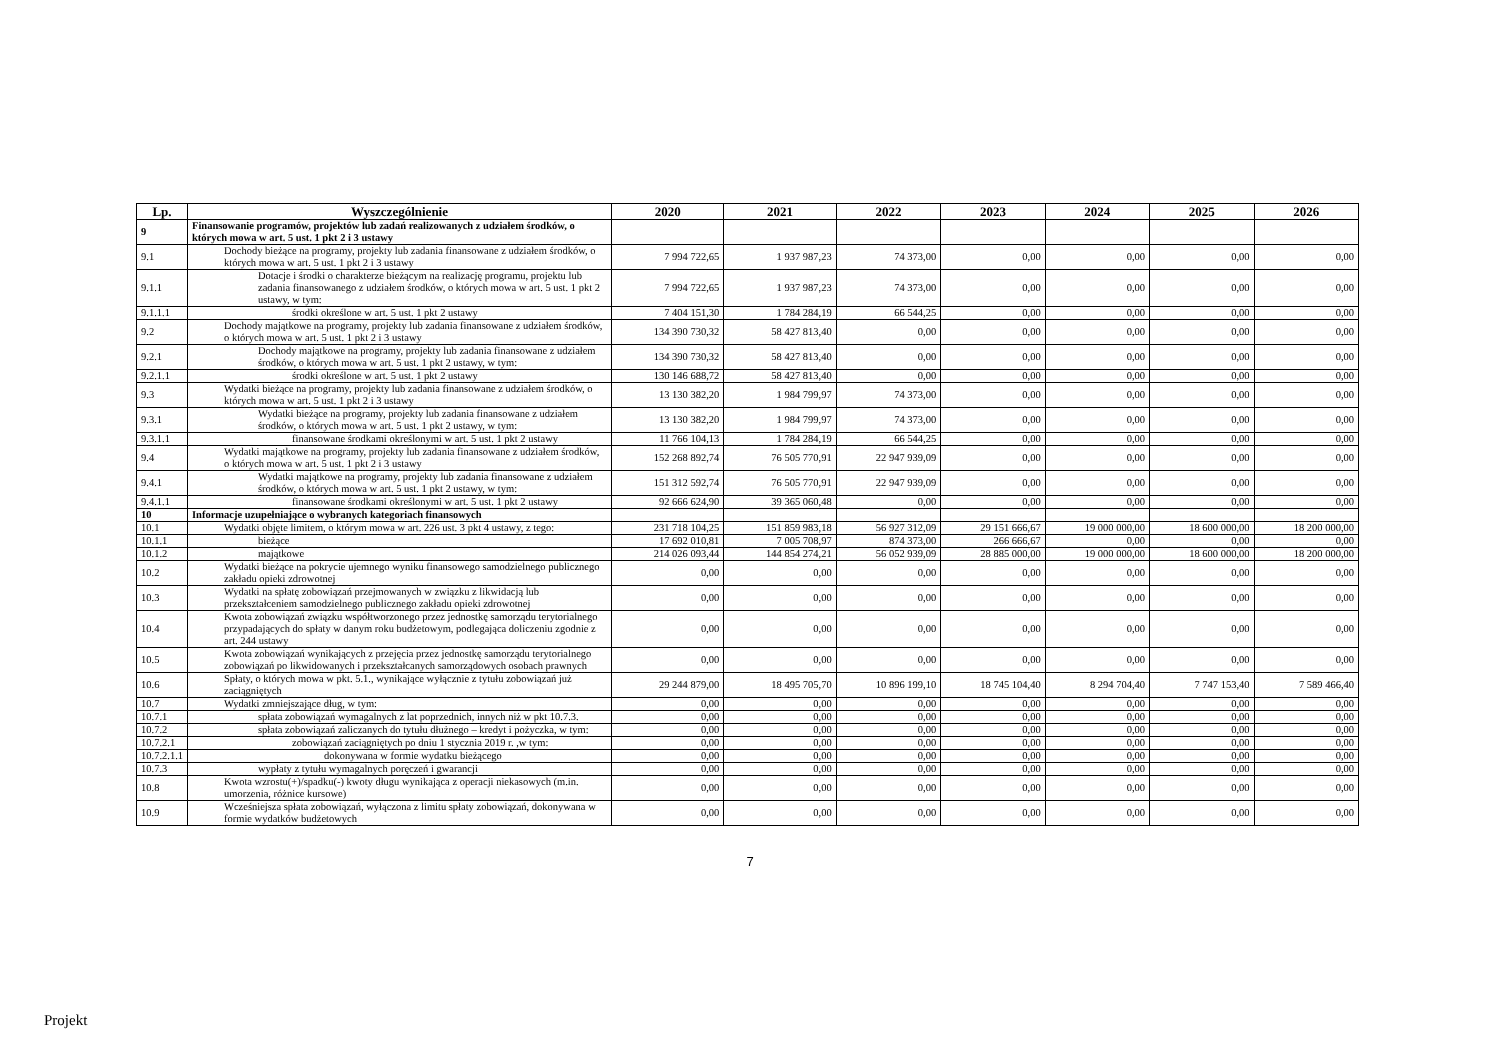| Lp. | Wyszczególnienie | 2020 | 2021 | 2022 | 2023 | 2024 | 2025 | 2026 |
| --- | --- | --- | --- | --- | --- | --- | --- | --- |
| 9 | Finansowanie programów, projektów lub zadań realizowanych z udziałem środków, o których mowa w art. 5 ust. 1 pkt 2 i 3 ustawy | | | | | | | |
| 9.1 | Dochody bieżące na programy, projekty lub zadania finansowane z udziałem środków, o których mowa w art. 5 ust. 1 pkt 2 i 3 ustawy | 7 994 722,65 | 1 937 987,23 | 74 373,00 | 0,00 | 0,00 | 0,00 | 0,00 |
| 9.1.1 | Dotacje i środki o charakterze bieżącym na realizację programu, projektu lub zadania finansowanego z udziałem środków, o których mowa w art. 5 ust. 1 pkt 2 ustawy, w tym: | 7 994 722,65 | 1 937 987,23 | 74 373,00 | 0,00 | 0,00 | 0,00 | 0,00 |
| 9.1.1.1 | środki określone w art. 5 ust. 1 pkt 2 ustawy | 7 404 151,30 | 1 784 284,19 | 66 544,25 | 0,00 | 0,00 | 0,00 | 0,00 |
| 9.2 | Dochody majątkowe na programy, projekty lub zadania finansowane z udziałem środków, o których mowa w art. 5 ust. 1 pkt 2 i 3 ustawy | 134 390 730,32 | 58 427 813,40 | 0,00 | 0,00 | 0,00 | 0,00 | 0,00 |
| 9.2.1 | Dochody majątkowe na programy, projekty lub zadania finansowane z udziałem środków, o których mowa w art. 5 ust. 1 pkt 2 ustawy, w tym: | 134 390 730,32 | 58 427 813,40 | 0,00 | 0,00 | 0,00 | 0,00 | 0,00 |
| 9.2.1.1 | środki określone w art. 5 ust. 1 pkt 2 ustawy | 130 146 688,72 | 58 427 813,40 | 0,00 | 0,00 | 0,00 | 0,00 | 0,00 |
| 9.3 | Wydatki bieżące na programy, projekty lub zadania finansowane z udziałem środków, o których mowa w art. 5 ust. 1 pkt 2 i 3 ustawy | 13 130 382,20 | 1 984 799,97 | 74 373,00 | 0,00 | 0,00 | 0,00 | 0,00 |
| 9.3.1 | Wydatki bieżące na programy, projekty lub zadania finansowane z udziałem środków, o których mowa w art. 5 ust. 1 pkt 2 ustawy, w tym: | 13 130 382,20 | 1 984 799,97 | 74 373,00 | 0,00 | 0,00 | 0,00 | 0,00 |
| 9.3.1.1 | finansowane środkami określonymi w art. 5 ust. 1 pkt 2 ustawy | 11 766 104,13 | 1 784 284,19 | 66 544,25 | 0,00 | 0,00 | 0,00 | 0,00 |
| 9.4 | Wydatki majątkowe na programy, projekty lub zadania finansowane z udziałem środków, o których mowa w art. 5 ust. 1 pkt 2 i 3 ustawy | 152 268 892,74 | 76 505 770,91 | 22 947 939,09 | 0,00 | 0,00 | 0,00 | 0,00 |
| 9.4.1 | Wydatki majątkowe na programy, projekty lub zadania finansowane z udziałem środków, o których mowa w art. 5 ust. 1 pkt 2 ustawy, w tym: | 151 312 592,74 | 76 505 770,91 | 22 947 939,09 | 0,00 | 0,00 | 0,00 | 0,00 |
| 9.4.1.1 | finansowane środkami określonymi w art. 5 ust. 1 pkt 2 ustawy | 92 666 624,90 | 39 365 060,48 | 0,00 | 0,00 | 0,00 | 0,00 | 0,00 |
| 10 | Informacje uzupełniające o wybranych kategoriach finansowych | | | | | | | |
| 10.1 | Wydatki objęte limitem, o którym mowa w art. 226 ust. 3 pkt 4 ustawy, z tego: | 231 718 104,25 | 151 859 983,18 | 56 927 312,09 | 29 151 666,67 | 19 000 000,00 | 18 600 000,00 | 18 200 000,00 |
| 10.1.1 | bieżące | 17 692 010,81 | 7 005 708,97 | 874 373,00 | 266 666,67 | 0,00 | 0,00 | 0,00 |
| 10.1.2 | majątkowe | 214 026 093,44 | 144 854 274,21 | 56 052 939,09 | 28 885 000,00 | 19 000 000,00 | 18 600 000,00 | 18 200 000,00 |
| 10.2 | Wydatki bieżące na pokrycie ujemnego wyniku finansowego samodzielnego publicznego zakładu opieki zdrowotnej | 0,00 | 0,00 | 0,00 | 0,00 | 0,00 | 0,00 | 0,00 |
| 10.3 | Wydatki na spłatę zobowiązań przejmowanych w związku z likwidacją lub przekształceniem samodzielnego publicznego zakładu opieki zdrowotnej | 0,00 | 0,00 | 0,00 | 0,00 | 0,00 | 0,00 | 0,00 |
| 10.4 | Kwota zobowiązań związku współtworzonego przez jednostkę samorządu terytorialnego przypadających do spłaty w danym roku budżetowym, podlegająca doliczeniu zgodnie z art. 244 ustawy | 0,00 | 0,00 | 0,00 | 0,00 | 0,00 | 0,00 | 0,00 |
| 10.5 | Kwota zobowiązań wynikających z przejęcia przez jednostkę samorządu terytorialnego zobowiązań po likwidowanych i przekształcanych samorządowych osobach prawnych | 0,00 | 0,00 | 0,00 | 0,00 | 0,00 | 0,00 | 0,00 |
| 10.6 | Spłaty, o których mowa w pkt. 5.1., wynikające wyłącznie z tytułu zobowiązań już zaciągniętych | 29 244 879,00 | 18 495 705,70 | 10 896 199,10 | 18 745 104,40 | 8 294 704,40 | 7 747 153,40 | 7 589 466,40 |
| 10.7 | Wydatki zmniejszające dług, w tym: | 0,00 | 0,00 | 0,00 | 0,00 | 0,00 | 0,00 | 0,00 |
| 10.7.1 | spłata zobowiązań wymagalnych z lat poprzednich, innych niż w pkt 10.7.3. | 0,00 | 0,00 | 0,00 | 0,00 | 0,00 | 0,00 | 0,00 |
| 10.7.2 | spłata zobowiązań zaliczanych do tytułu dłużnego – kredyt i pożyczka, w tym: | 0,00 | 0,00 | 0,00 | 0,00 | 0,00 | 0,00 | 0,00 |
| 10.7.2.1 | zobowiązań zaciągniętych po dniu 1 stycznia 2019 r. ,w tym: | 0,00 | 0,00 | 0,00 | 0,00 | 0,00 | 0,00 | 0,00 |
| 10.7.2.1.1 | dokonywana w formie wydatku bieżącego | 0,00 | 0,00 | 0,00 | 0,00 | 0,00 | 0,00 | 0,00 |
| 10.7.3 | wypłaty z tytułu wymagalnych poręczeń i gwarancji | 0,00 | 0,00 | 0,00 | 0,00 | 0,00 | 0,00 | 0,00 |
| 10.8 | Kwota wzrostu(+)/spadku(-) kwoty długu wynikająca z operacji niekasowych (m.in. umorzenia, różnice kursowe) | 0,00 | 0,00 | 0,00 | 0,00 | 0,00 | 0,00 | 0,00 |
| 10.9 | Wcześniejsza spłata zobowiązań, wyłączona z limitu spłaty zobowiązań, dokonywana w formie wydatków budżetowych | 0,00 | 0,00 | 0,00 | 0,00 | 0,00 | 0,00 | 0,00 |
7
Projekt